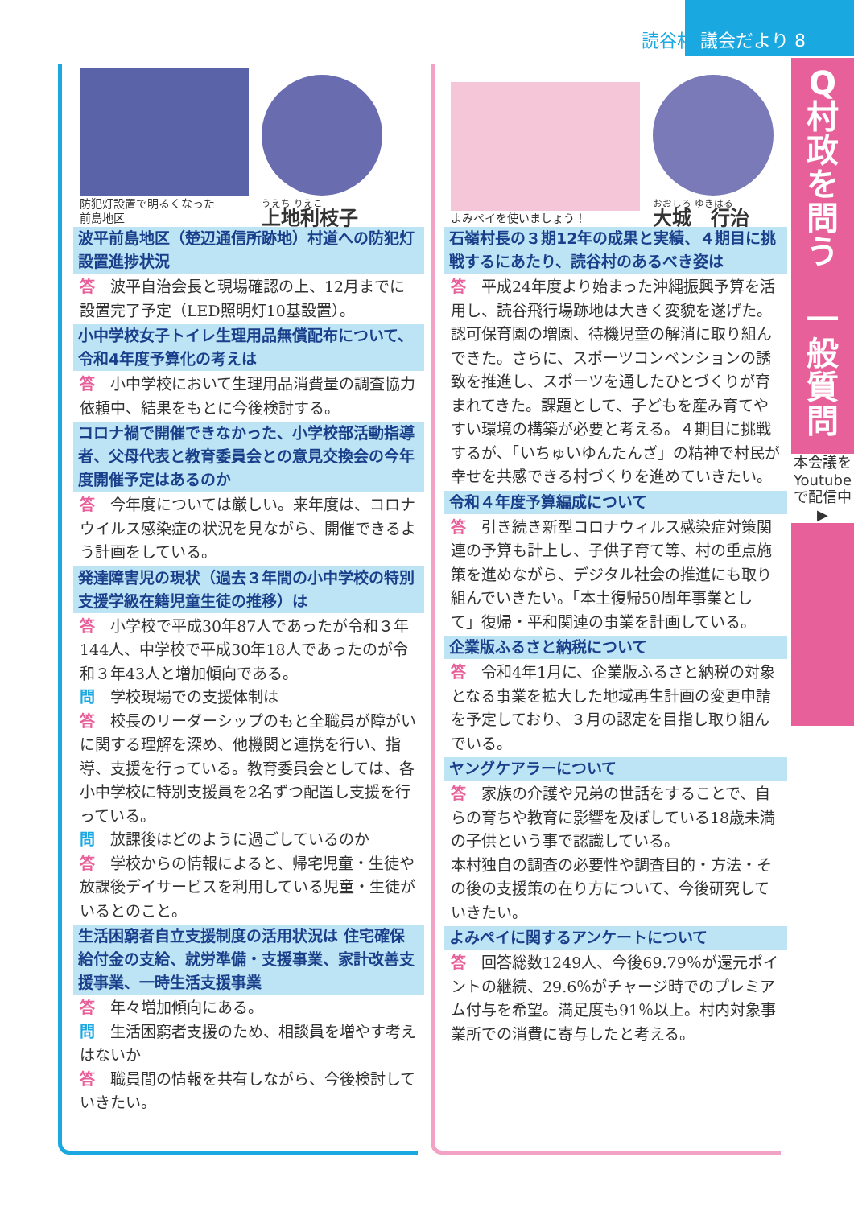読谷村 議会だより 8
Q
村政を問う
一般質問
本会議をYoutubeで配信中 ▶
防犯灯設置で明るくなった
前島地区
うえち りえこ
上地利枝子
波平前島地区（楚辺通信所跡地）村道への防犯灯設置進捗状況
答　波平自治会長と現場確認の上、12月までに設置完了予定（LED照明灯10基設置）。
小中学校女子トイレ生理用品無償配布について、令和4年度予算化の考えは
答　小中学校において生理用品消費量の調査協力依頼中、結果をもとに今後検討する。
コロナ禍で開催できなかった、小学校部活動指導者、父母代表と教育委員会との意見交換会の今年度開催予定はあるのか
答　今年度については厳しい。来年度は、コロナウイルス感染症の状況を見ながら、開催できるよう計画をしている。
発達障害児の現状（過去３年間の小中学校の特別支援学級在籍児童生徒の推移）は
答　小学校で平成30年87人であったが令和３年144人、中学校で平成30年18人であったのが令和３年43人と増加傾向である。
問　学校現場での支援体制は
答　校長のリーダーシップのもと全職員が障がいに関する理解を深め、他機関と連携を行い、指導、支援を行っている。教育委員会としては、各小中学校に特別支援員を2名ずつ配置し支援を行っている。
問　放課後はどのように過ごしているのか
答　学校からの情報によると、帰宅児童・生徒や放課後デイサービスを利用している児童・生徒がいるとのこと。
生活困窮者自立支援制度の活用状況は 住宅確保給付金の支給、就労準備・支援事業、家計改善支援事業、一時生活支援事業
答　年々増加傾向にある。
問　生活困窮者支援のため、相談員を増やす考えはないか
答　職員間の情報を共有しながら、今後検討していきたい。
よみペイを使いましょう！
おおしろ ゆきはる
大城　行治
石嶺村長の３期12年の成果と実績、４期目に挑戦するにあたり、読谷村のあるべき姿は
答　平成24年度より始まった沖縄振興予算を活用し、読谷飛行場跡地は大きく変貌を遂げた。認可保育園の増園、待機児童の解消に取り組んできた。さらに、スポーツコンベンションの誘致を推進し、スポーツを通したひとづくりが育まれてきた。課題として、子どもを産み育てやすい環境の構築が必要と考える。４期目に挑戦するが、「いちゅいゆんたんざ」の精神で村民が幸せを共感できる村づくりを進めていきたい。
令和４年度予算編成について
答　引き続き新型コロナウィルス感染症対策関連の予算も計上し、子供子育て等、村の重点施策を進めながら、デジタル社会の推進にも取り組んでいきたい。「本土復帰50周年事業として」復帰・平和関連の事業を計画している。
企業版ふるさと納税について
答　令和4年1月に、企業版ふるさと納税の対象となる事業を拡大した地域再生計画の変更申請を予定しており、３月の認定を目指し取り組んでいる。
ヤングケアラーについて
答　家族の介護や兄弟の世話をすることで、自らの育ちや教育に影響を及ぼしている18歳未満の子供という事で認識している。
本村独自の調査の必要性や調査目的・方法・その後の支援策の在り方について、今後研究していきたい。
よみペイに関するアンケートについて
答　回答総数1249人、今後69.79％が還元ポイントの継続、29.6％がチャージ時でのプレミアム付与を希望。満足度も91％以上。村内対象事業所での消費に寄与したと考える。